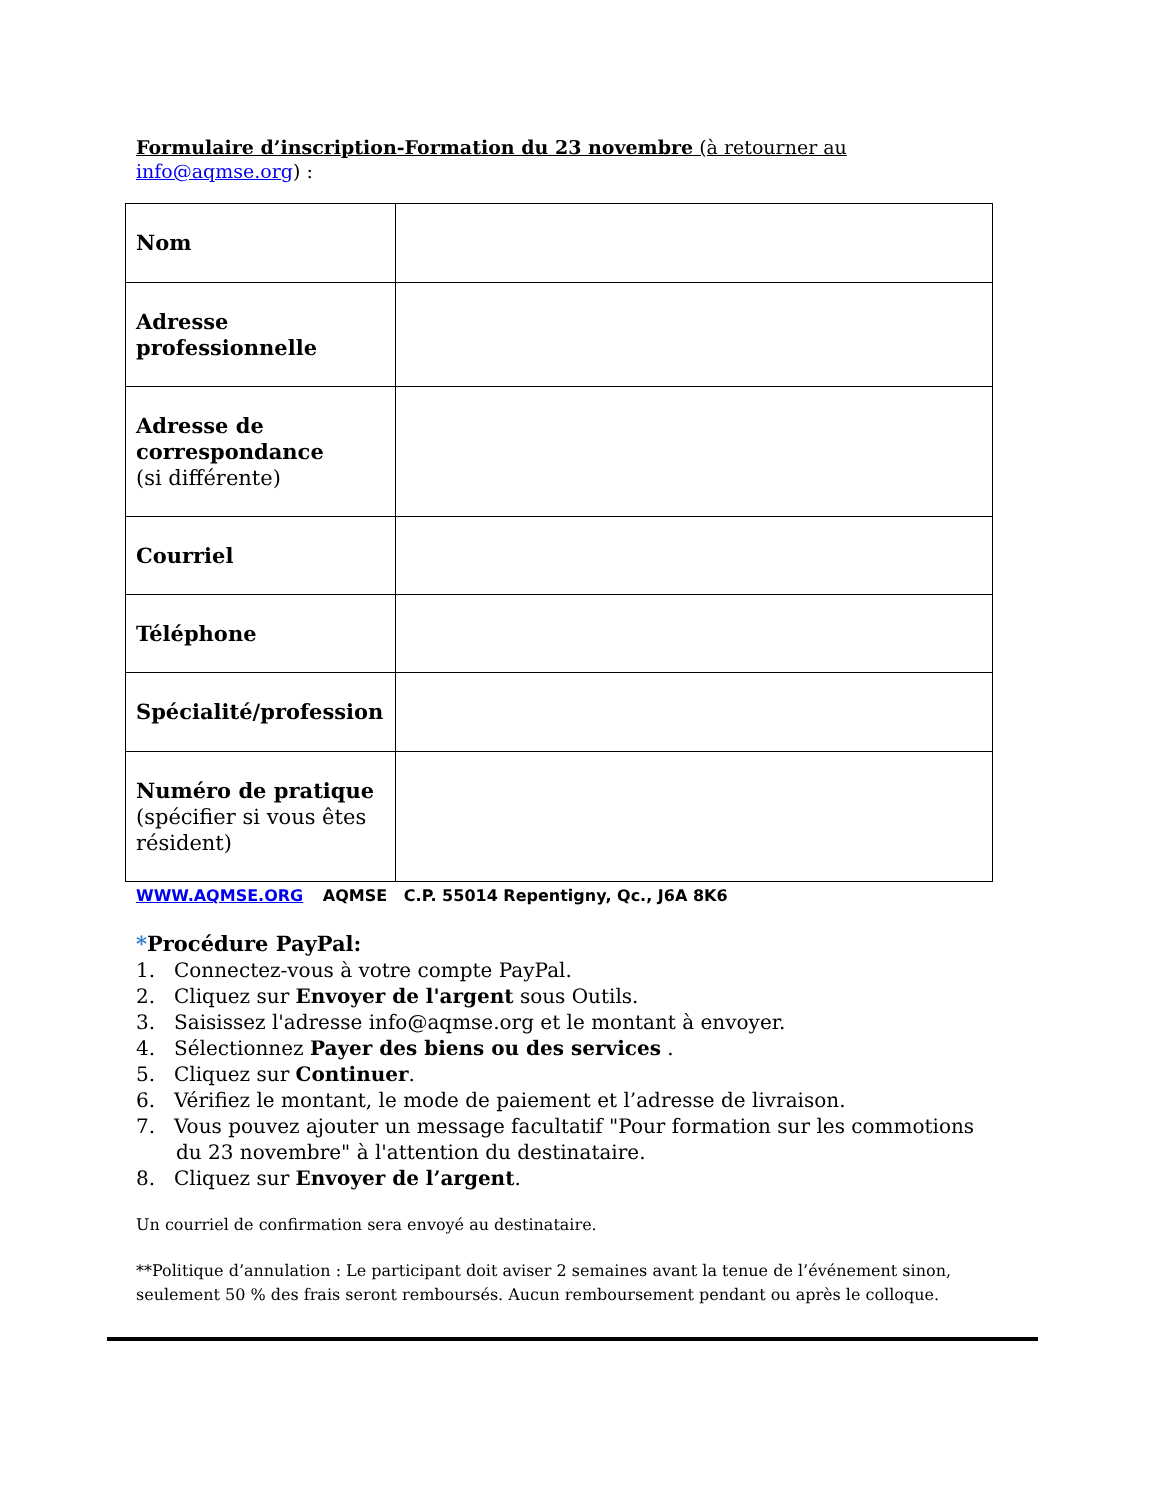Formulaire d’inscription-Formation du 23 novembre (à retourner au
info@aqmse.org) :
| Nom | |
| Adresse professionnelle | |
| Adresse de correspondance (si différente) | |
| Courriel | |
| Téléphone | |
| Spécialité/profession | |
| Numéro de pratique (spécifier si vous êtes résident) | |
WWW.AQMSE.ORG AQMSE C.P. 55014 Repentigny, Qc., J6A 8K6
*Procédure PayPal:
1. Connectez-vous à votre compte PayPal.
2. Cliquez sur Envoyer de l'argent sous Outils.
3. Saisissez l'adresse info@aqmse.org et le montant à envoyer.
4. Sélectionnez Payer des biens ou des services .
5. Cliquez sur Continuer.
6. Vérifiez le montant, le mode de paiement et l’adresse de livraison.
7. Vous pouvez ajouter un message facultatif "Pour formation sur les commotions
du 23 novembre" à l'attention du destinataire.
8. Cliquez sur Envoyer de l’argent.
Un courriel de confirmation sera envoyé au destinataire.
**Politique d’annulation : Le participant doit aviser 2 semaines avant la tenue de l’événement sinon, seulement 50 % des frais seront remboursés. Aucun remboursement pendant ou après le colloque.